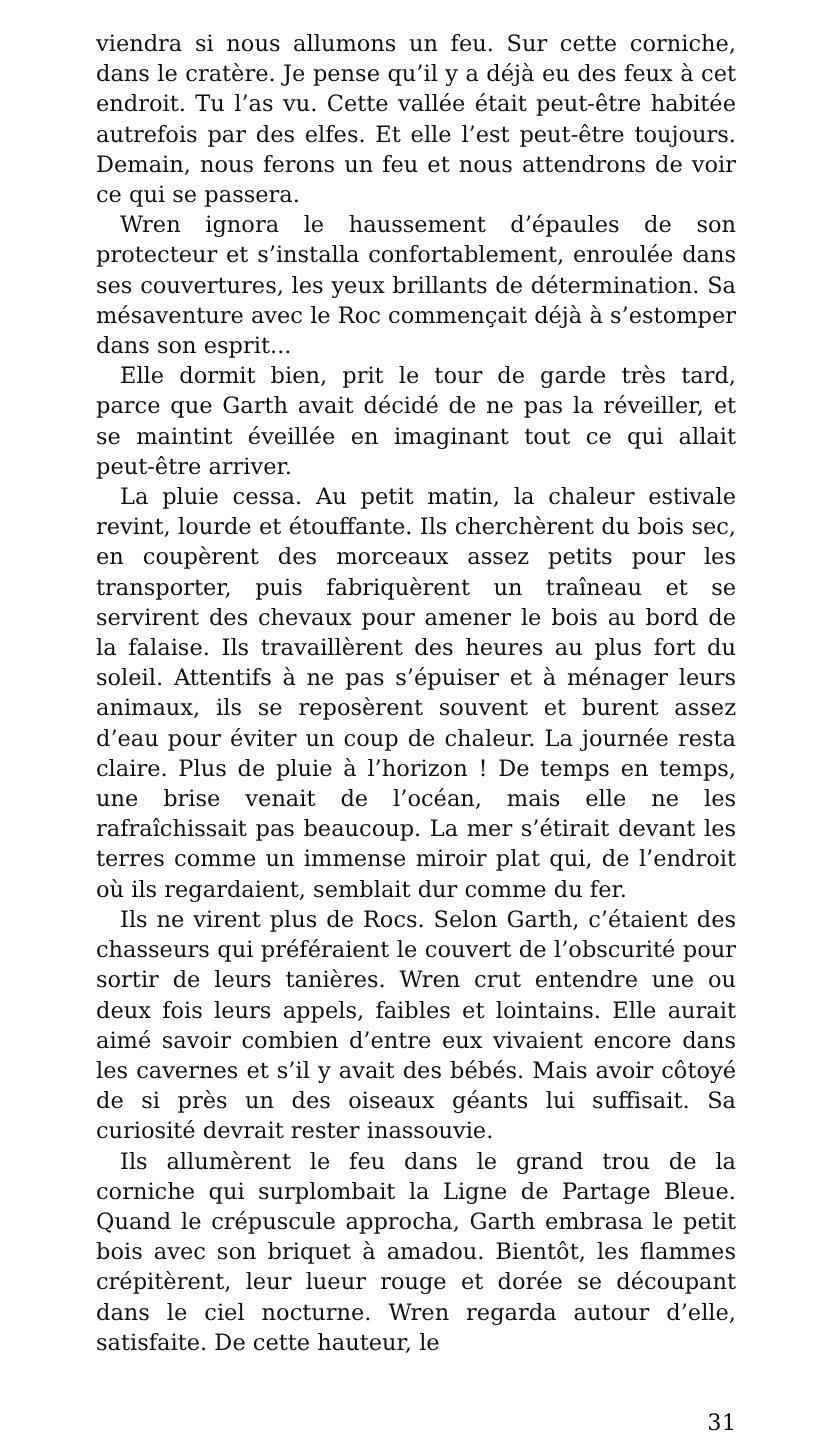viendra si nous allumons un feu. Sur cette corniche, dans le cratère. Je pense qu’il y a déjà eu des feux à cet endroit. Tu l’as vu. Cette vallée était peut-être habitée autrefois par des elfes. Et elle l’est peut-être toujours. Demain, nous ferons un feu et nous attendrons de voir ce qui se passera.
Wren ignora le haussement d’épaules de son protecteur et s’installa confortablement, enroulée dans ses couvertures, les yeux brillants de détermination. Sa mésaventure avec le Roc commençait déjà à s’estomper dans son esprit...
Elle dormit bien, prit le tour de garde très tard, parce que Garth avait décidé de ne pas la réveiller, et se maintint éveillée en imaginant tout ce qui allait peut-être arriver.
La pluie cessa. Au petit matin, la chaleur estivale revint, lourde et étouffante. Ils cherchèrent du bois sec, en coupèrent des morceaux assez petits pour les transporter, puis fabriquèrent un traîneau et se servirent des chevaux pour amener le bois au bord de la falaise. Ils travaillèrent des heures au plus fort du soleil. Attentifs à ne pas s’épuiser et à ménager leurs animaux, ils se reposèrent souvent et burent assez d’eau pour éviter un coup de chaleur. La journée resta claire. Plus de pluie à l’horizon ! De temps en temps, une brise venait de l’océan, mais elle ne les rafraîchissait pas beaucoup. La mer s’étirait devant les terres comme un immense miroir plat qui, de l’endroit où ils regardaient, semblait dur comme du fer.
Ils ne virent plus de Rocs. Selon Garth, c’étaient des chasseurs qui préféraient le couvert de l’obscurité pour sortir de leurs tanières. Wren crut entendre une ou deux fois leurs appels, faibles et lointains. Elle aurait aimé savoir combien d’entre eux vivaient encore dans les cavernes et s’il y avait des bébés. Mais avoir côtoyé de si près un des oiseaux géants lui suffisait. Sa curiosité devrait rester inassouvie.
Ils allumèrent le feu dans le grand trou de la corniche qui surplombait la Ligne de Partage Bleue. Quand le crépuscule approcha, Garth embrasa le petit bois avec son briquet à amadou. Bientôt, les flammes crépitèrent, leur lueur rouge et dorée se découpant dans le ciel nocturne. Wren regarda autour d’elle, satisfaite. De cette hauteur, le
31